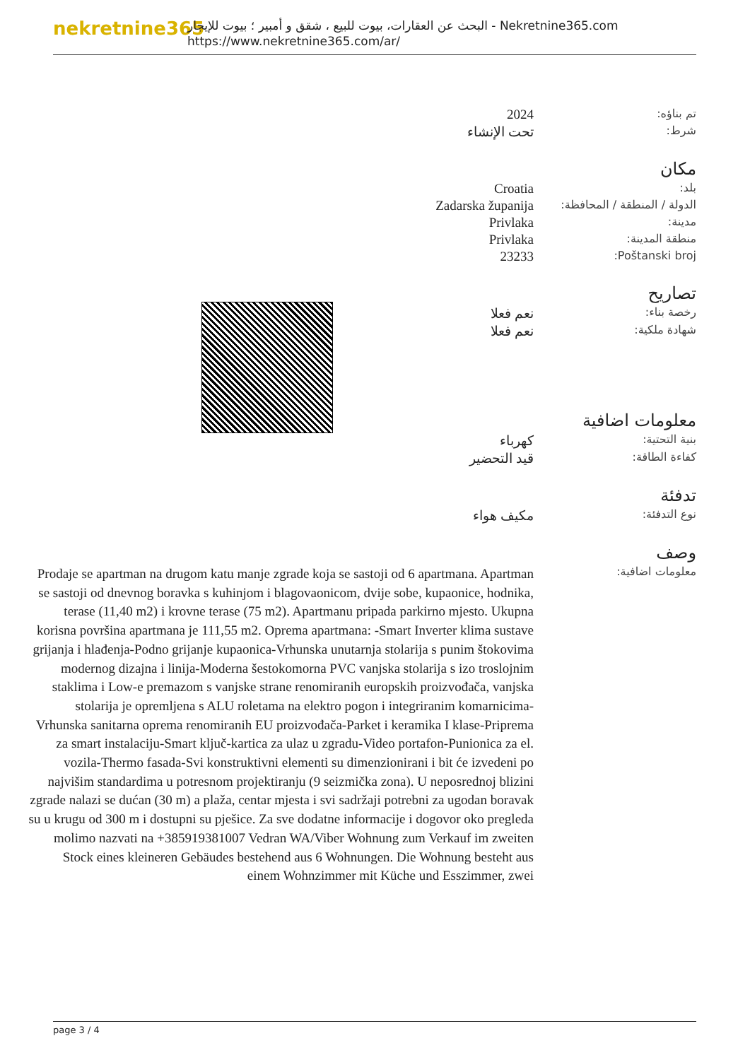nekretnine365
البحث عن العقارات، بيوت للبيع ، شقق و أمبير ؛ بيوت للإيجار - Nekretnine365.com
https://www.nekretnine365.com/ar/
| تم بناؤه: | 2024 |
| شرط: | تحت الإنشاء |
مكان
| بلد: | Croatia |
| الدولة / المنطقة / المحافظة: | Zadarska županija |
| مدينة: | Privlaka |
| منطقة المدينة: | Privlaka |
| Poštanski broj: | 23233 |
تصاريح
| رخصة بناء: | نعم فعلا |
| شهادة ملكية: | نعم فعلا |
معلومات اضافية
| بنية التحتية: | كهرباء |
| كفاءة الطاقة: | قيد التحضير |
تدفئة
| نوع التدفئة: | مكيف هواء |
وصف
| معلومات اضافية: | Prodaje se apartman na drugom katu manje zgrade koja se sastoji od 6 apartmana. Apartman se sastoji od dnevnog boravka s kuhinjom i blagovaonicom, dvije sobe, kupaonice, hodnika, terase (11,40 m2) i krovne terase (75 m2). Apartmanu pripada parkirno mjesto. Ukupna korisna površina apartmana je 111,55 m2. Oprema apartmana: -Smart Inverter klima sustave grijanja i hlađenja-Podno grijanje kupaonica-Vrhunska unutarnja stolarija s punim štokovima modernog dizajna i linija-Moderna šestokomorna PVC vanjska stolarija s izo troslojnim staklima i Low-e premazom s vanjske strane renomiranih europskih proizvođača, vanjska stolarija je opremljena s ALU roletama na elektro pogon i integriranim komarnicima-Vrhunska sanitarna oprema renomiranih EU proizvođača-Parket i keramika I klase-Priprema za smart instalaciju-Smart ključ-kartica za ulaz u zgradu-Video portafon-Punionica za el. vozila-Thermo fasada-Svi konstruktivni elementi su dimenzionirani i bit će izvedeni po najvišim standardima u potresnom projektiranju (9 seizmička zona). U neposrednoj blizini zgrade nalazi se dućan (30 m) a plaža, centar mjesta i svi sadržaji potrebni za ugodan boravak su u krugu od 300 m i dostupni su pješice. Za sve dodatne informacije i dogovor oko pregleda molimo nazvati na +385919381007 Vedran WA/Viber Wohnung zum Verkauf im zweiten Stock eines kleineren Gebäudes bestehend aus 6 Wohnungen. Die Wohnung besteht aus einem Wohnzimmer mit Küche und Esszimmer, zwei |
page 3 / 4